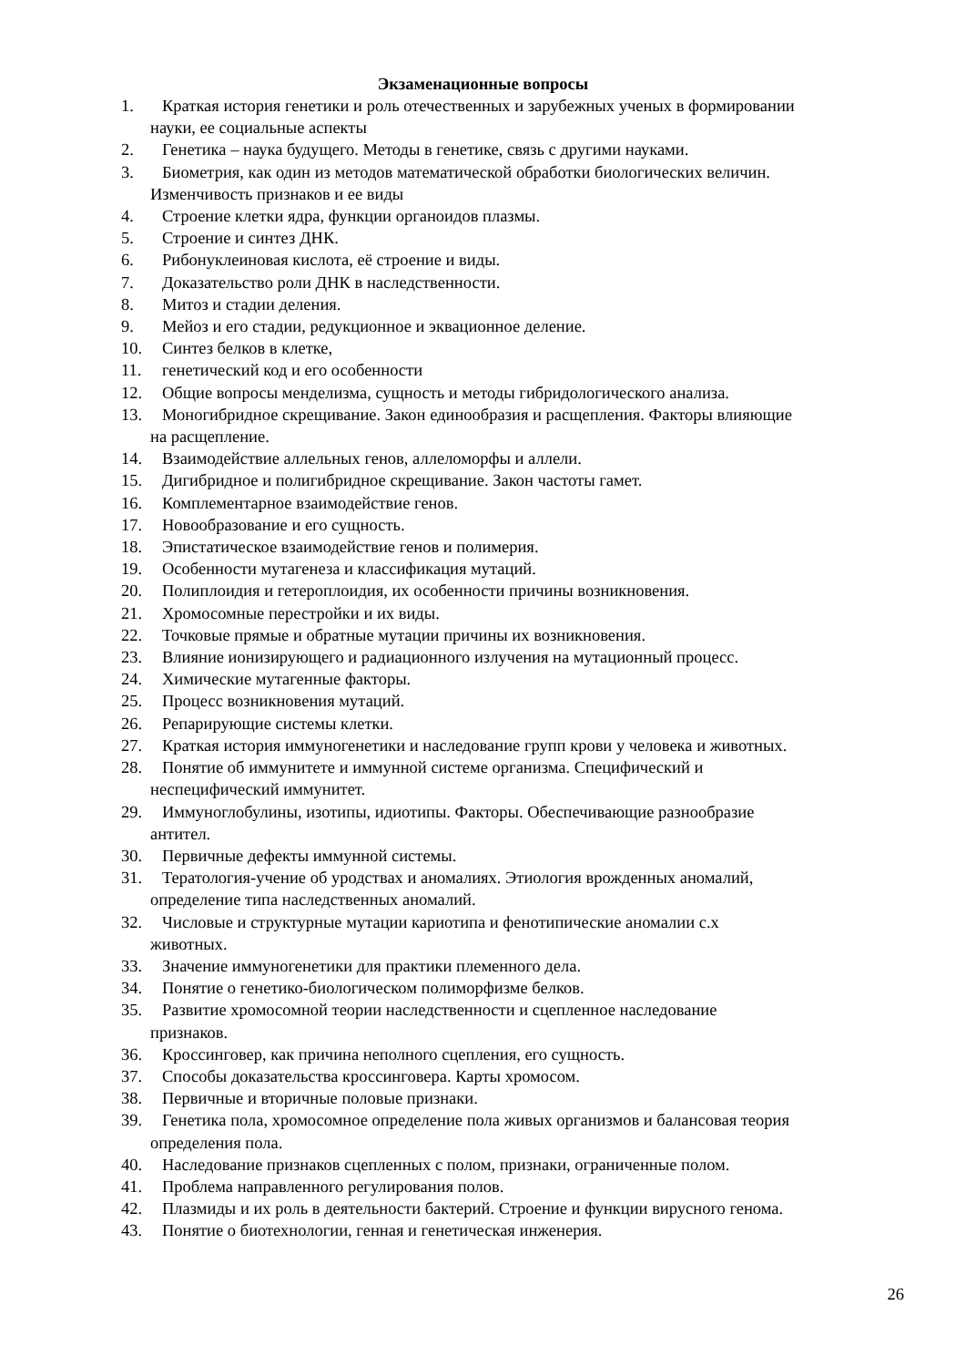Экзаменационные вопросы
1. Краткая история генетики и роль отечественных и зарубежных ученых в формировании
науки, ее социальные аспекты
2. Генетика – наука будущего. Методы в генетике, связь с другими науками.
3. Биометрия, как один из методов математической обработки биологических величин.
Изменчивость признаков и ее виды
4. Строение клетки ядра, функции органоидов плазмы.
5. Строение и синтез ДНК.
6. Рибонуклеиновая кислота, её строение и виды.
7. Доказательство роли ДНК в наследственности.
8. Митоз и стадии деления.
9. Мейоз и его стадии, редукционное и эквационное деление.
10. Синтез белков в клетке,
11. генетический код и его особенности
12. Общие вопросы менделизма, сущность и методы гибридологического анализа.
13. Моногибридное скрещивание. Закон единообразия и расщепления. Факторы влияющие
на расщепление.
14. Взаимодействие аллельных генов, аллеломорфы и аллели.
15. Дигибридное и полигибридное скрещивание. Закон частоты гамет.
16. Комплементарное взаимодействие генов.
17. Новообразование и его сущность.
18. Эпистатическое взаимодействие генов и полимерия.
19. Особенности мутагенеза и классификация мутаций.
20. Полиплоидия и гетероплоидия, их особенности причины возникновения.
21. Хромосомные перестройки и их виды.
22. Точковые прямые и обратные мутации причины их возникновения.
23. Влияние ионизирующего и радиационного излучения на мутационный процесс.
24. Химические мутагенные факторы.
25. Процесс возникновения мутаций.
26. Репарирующие системы клетки.
27. Краткая история иммуногенетики и наследование групп крови у человека и животных.
28. Понятие об иммунитете и иммунной системе организма. Специфический и
неспецифический иммунитет.
29. Иммуноглобулины, изотипы, идиотипы. Факторы. Обеспечивающие разнообразие
антител.
30. Первичные дефекты иммунной системы.
31. Тератология-учение об уродствах и аномалиях. Этиология врожденных аномалий,
определение типа наследственных аномалий.
32. Числовые и структурные мутации кариотипа и фенотипические аномалии с.х
животных.
33. Значение иммуногенетики для практики племенного дела.
34. Понятие о генетико-биологическом полиморфизме белков.
35. Развитие хромосомной теории наследственности и сцепленное наследование
признаков.
36. Кроссинговер, как причина неполного сцепления, его сущность.
37. Способы доказательства кроссинговера. Карты хромосом.
38. Первичные и вторичные половые признаки.
39. Генетика пола, хромосомное определение пола живых организмов и балансовая теория
определения пола.
40. Наследование признаков сцепленных с полом, признаки, ограниченные полом.
41. Проблема направленного регулирования полов.
42. Плазмиды и их роль в деятельности бактерий. Строение и функции вирусного генома.
43. Понятие о биотехнологии, генная и генетическая инженерия.
26